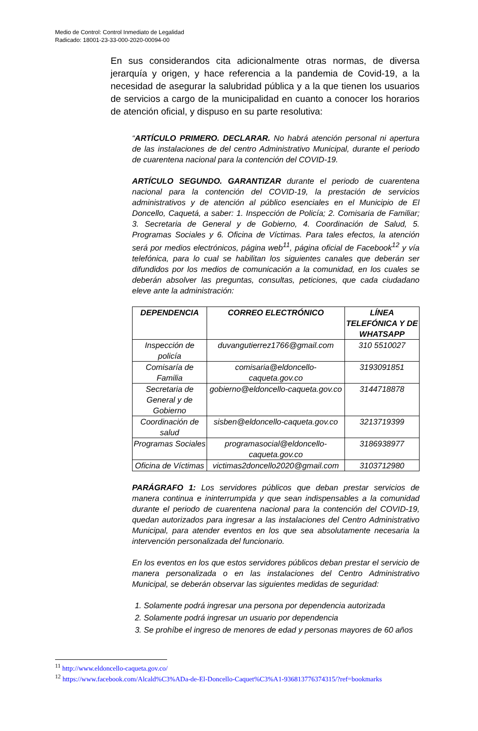Medio de Control: Control Inmediato de Legalidad
Radicado: 18001-23-33-000-2020-00094-00
En sus considerandos cita adicionalmente otras normas, de diversa jerarquía y origen, y hace referencia a la pandemia de Covid-19, a la necesidad de asegurar la salubridad pública y a la que tienen los usuarios de servicios a cargo de la municipalidad en cuanto a conocer los horarios de atención oficial, y dispuso en su parte resolutiva:
“ARTÍCULO PRIMERO. DECLARAR. No habrá atención personal ni apertura de las instalaciones de del centro Administrativo Municipal, durante el periodo de cuarentena nacional para la contención del COVID-19.
ARTÍCULO SEGUNDO. GARANTIZAR durante el periodo de cuarentena nacional para la contención del COVID-19, la prestación de servicios administrativos y de atención al público esenciales en el Municipio de El Doncello, Caquetá, a saber: 1. Inspección de Policía; 2. Comisaria de Familiar; 3. Secretaria de General y de Gobierno, 4. Coordinación de Salud, 5. Programas Sociales y 6. Oficina de Víctimas. Para tales efectos, la atención será por medios electrónicos, página web<sup>11</sup>, página oficial de Facebook<sup>12</sup> y vía telefónica, para lo cual se habilitan los siguientes canales que deberán ser difundidos por los medios de comunicación a la comunidad, en los cuales se deberán absolver las preguntas, consultas, peticiones, que cada ciudadano eleve ante la administración:
| DEPENDENCIA | CORREO ELECTRÓNICO | LÍNEA TELEFÓNICA Y DE WHATSAPP |
| --- | --- | --- |
| Inspección de policía | duvangutierrez1766@gmail.com | 310 5510027 |
| Comisaría de Familia | comisaria@eldoncello-caqueta.gov.co | 3193091851 |
| Secretaria de General y de Gobierno | gobierno@eldoncello-caqueta.gov.co | 3144718878 |
| Coordinación de salud | sisben@eldoncello-caqueta.gov.co | 3213719399 |
| Programas Sociales | programasocial@eldoncello-caqueta.gov.co | 3186938977 |
| Oficina de Víctimas | victimas2doncello2020@gmail.com | 3103712980 |
PARÁGRAFO 1: Los servidores públicos que deban prestar servicios de manera continua e ininterrumpida y que sean indispensables a la comunidad durante el periodo de cuarentena nacional para la contención del COVID-19, quedan autorizados para ingresar a las instalaciones del Centro Administrativo Municipal, para atender eventos en los que sea absolutamente necesaria la intervención personalizada del funcionario.
En los eventos en los que estos servidores públicos deban prestar el servicio de manera personalizada o en las instalaciones del Centro Administrativo Municipal, se deberán observar las siguientes medidas de seguridad:
1. Solamente podrá ingresar una persona por dependencia autorizada
2. Solamente podrá ingresar un usuario por dependencia
3. Se prohíbe el ingreso de menores de edad y personas mayores de 60 años
<sup>11</sup> http://www.eldoncello-caqueta.gov.co/
<sup>12</sup> https://www.facebook.com/Alcald%C3%ADa-de-El-Doncello-Caquet%C3%A1-936813776374315/?ref=bookmarks